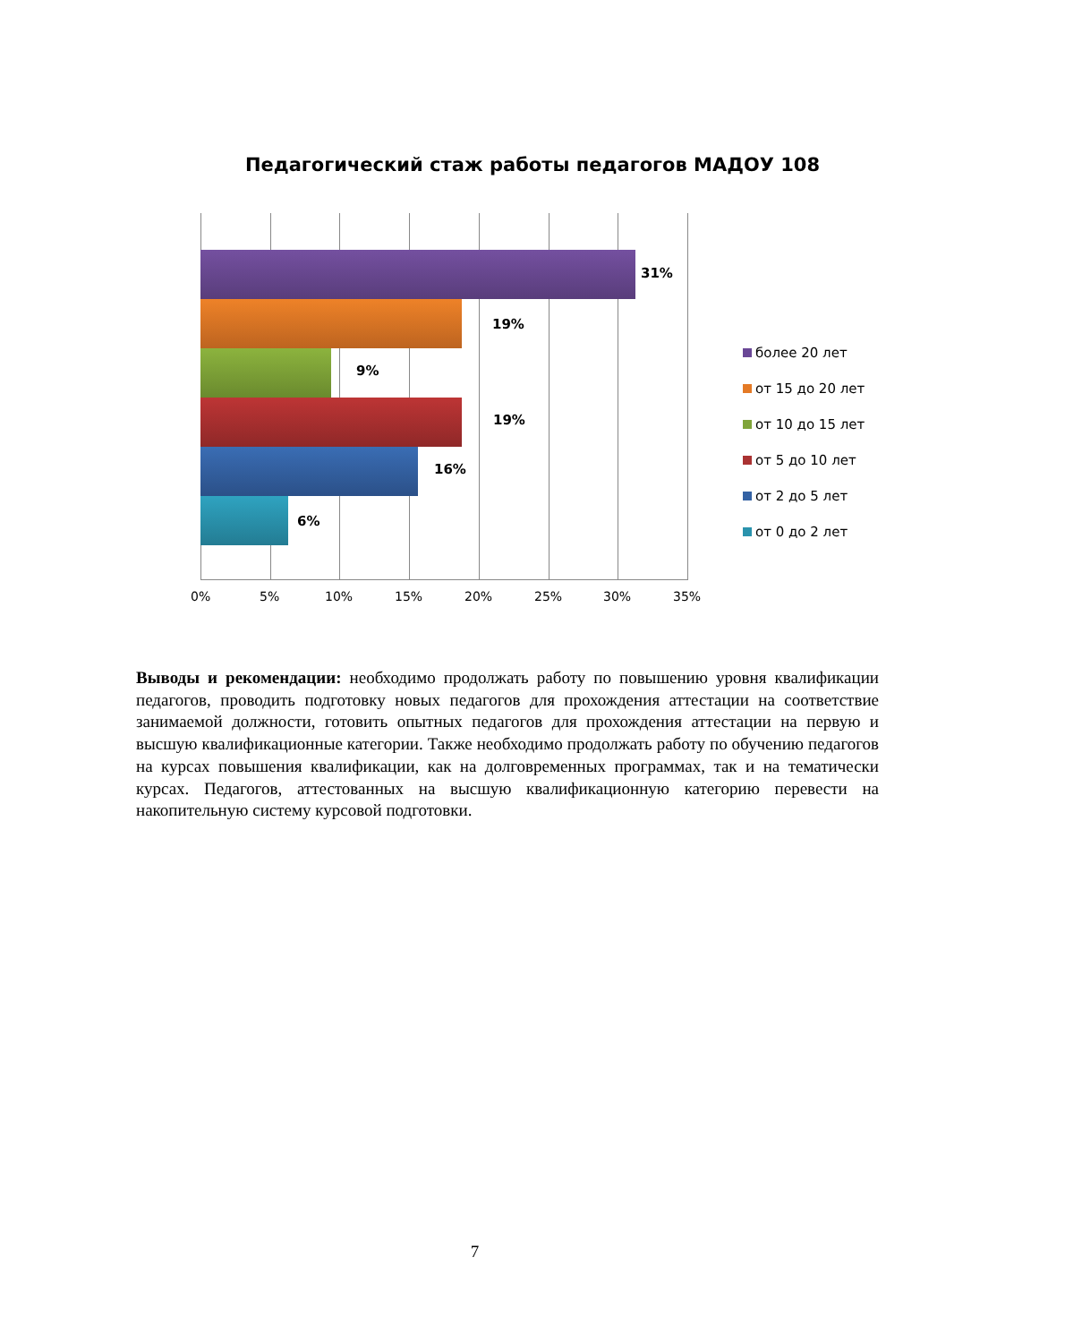Педагогический стаж работы педагогов МАДОУ 108
31%
19%
9%
19%
16%
6%
0% 5% 10% 15% 20% 25% 30% 35%
более 20 лет
от 15 до 20 лет
от 10 до 15 лет
от 5 до 10 лет
от 2 до 5 лет
от 0 до 2 лет
Выводы и рекомендации: необходимо продолжать работу по повышению уровня квалификации педагогов, проводить подготовку новых педагогов для прохождения аттестации на соответствие занимаемой должности, готовить опытных педагогов для прохождения аттестации на первую и высшую квалификационные категории. Также необходимо продолжать работу по обучению педагогов на курсах повышения квалификации, как на долговременных программах, так и на тематически курсах. Педагогов, аттестованных на высшую квалификационную категорию перевести на накопительную систему курсовой подготовки.
7